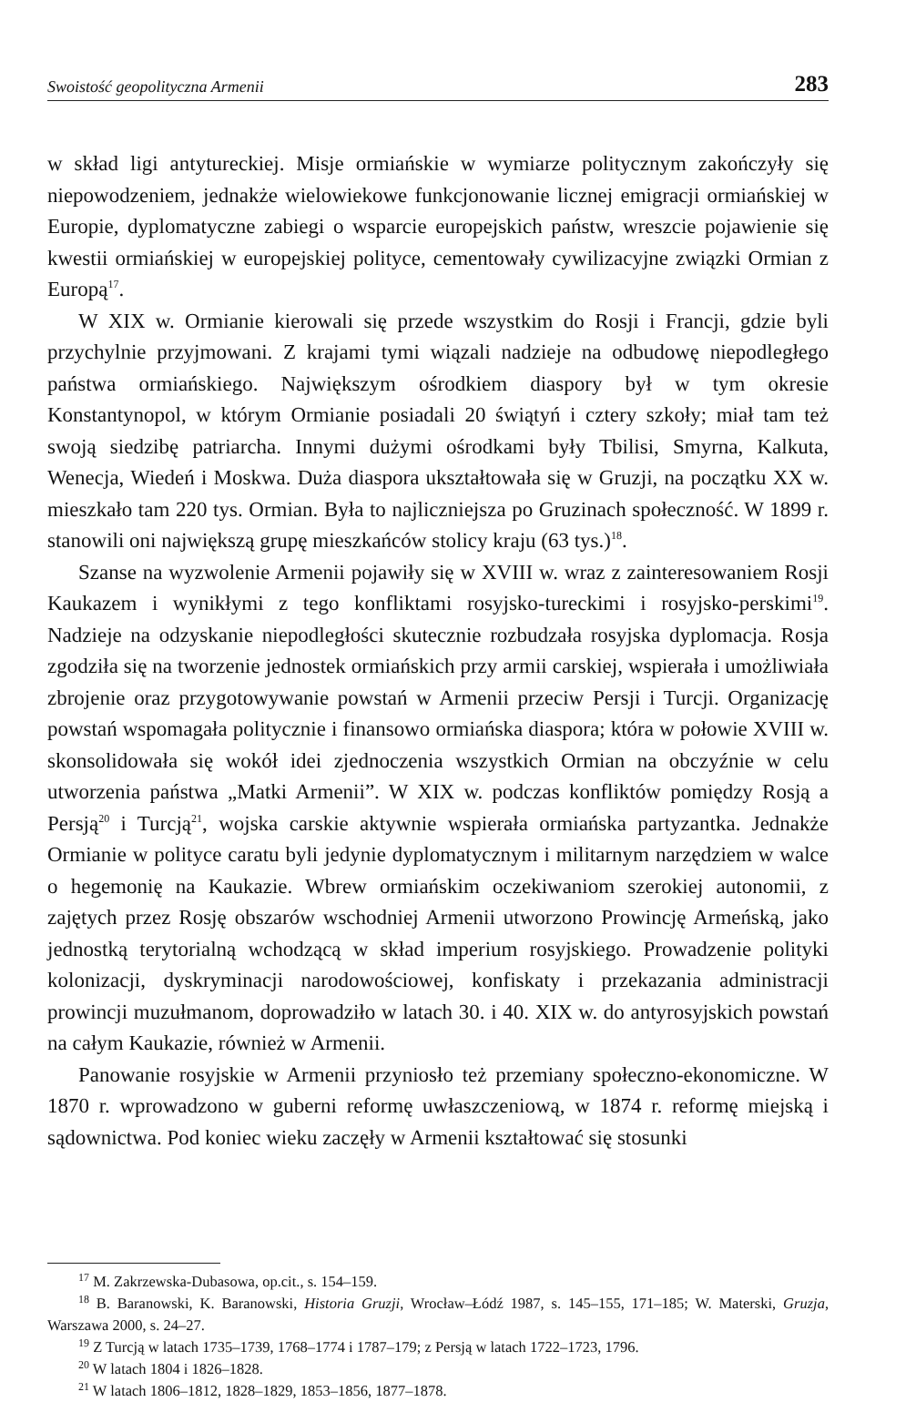Swoistość geopolityczna Armenii 283
w skład ligi antytureckiej. Misje ormiańskie w wymiarze politycznym zakończyły się niepowodzeniem, jednakże wielowiekowe funkcjonowanie licznej emigracji ormiańskiej w Europie, dyplomatyczne zabiegi o wsparcie europejskich państw, wreszcie pojawienie się kwestii ormiańskiej w europejskiej polityce, cementowały cywilizacyjne związki Ormian z Europą<sup>17</sup>.
W XIX w. Ormianie kierowali się przede wszystkim do Rosji i Francji, gdzie byli przychylnie przyjmowani. Z krajami tymi wiązali nadzieje na odbudowę niepodległego państwa ormiańskiego. Największym ośrodkiem diaspory był w tym okresie Konstantynopol, w którym Ormianie posiadali 20 świątyń i cztery szkoły; miał tam też swoją siedzibę patriarcha. Innymi dużymi ośrodkami były Tbilisi, Smyrna, Kalkuta, Wenecja, Wiedeń i Moskwa. Duża diaspora ukształtowała się w Gruzji, na początku XX w. mieszkało tam 220 tys. Ormian. Była to najliczniejsza po Gruzinach społeczność. W 1899 r. stanowili oni największą grupę mieszkańców stolicy kraju (63 tys.)<sup>18</sup>.
Szanse na wyzwolenie Armenii pojawiły się w XVIII w. wraz z zainteresowaniem Rosji Kaukazem i wynikłymi z tego konfliktami rosyjsko-tureckimi i rosyjsko-perskimi<sup>19</sup>. Nadzieje na odzyskanie niepodległości skutecznie rozbudzała rosyjska dyplomacja. Rosja zgodziła się na tworzenie jednostek ormiańskich przy armii carskiej, wspierała i umożliwiała zbrojenie oraz przygotowywanie powstań w Armenii przeciw Persji i Turcji. Organizację powstań wspomagała politycznie i finansowo ormiańska diaspora; która w połowie XVIII w. skonsolidowała się wokół idei zjednoczenia wszystkich Ormian na obczyźnie w celu utworzenia państwa „Matki Armenii”. W XIX w. podczas konfliktów pomiędzy Rosją a Persją<sup>20</sup> i Turcją<sup>21</sup>, wojska carskie aktywnie wspierała ormiańska partyzantka. Jednakże Ormianie w polityce caratu byli jedynie dyplomatycznym i militarnym narzędziem w walce o hegemonię na Kaukazie. Wbrew ormiańskim oczekiwaniom szerokiej autonomii, z zajętych przez Rosję obszarów wschodniej Armenii utworzono Prowincję Armeńską, jako jednostką terytorialną wchodzącą w skład imperium rosyjskiego. Prowadzenie polityki kolonizacji, dyskryminacji narodowościowej, konfiskaty i przekazania administracji prowincji muzułmanom, doprowadziło w latach 30. i 40. XIX w. do antyrosyjskich powstań na całym Kaukazie, również w Armenii.
Panowanie rosyjskie w Armenii przyniosło też przemiany społeczno-ekonomiczne. W 1870 r. wprowadzono w guberni reformę uwłaszczeniową, w 1874 r. reformę miejską i sądownictwa. Pod koniec wieku zaczęły w Armenii kształtować się stosunki
<sup>17</sup> M. Zakrzewska-Dubasowa, op.cit., s. 154–159.
<sup>18</sup> B. Baranowski, K. Baranowski, Historia Gruzji, Wrocław–Łódź 1987, s. 145–155, 171–185; W. Materski, Gruzja, Warszawa 2000, s. 24–27.
<sup>19</sup> Z Turcją w latach 1735–1739, 1768–1774 i 1787–179; z Persją w latach 1722–1723, 1796.
<sup>20</sup> W latach 1804 i 1826–1828.
<sup>21</sup> W latach 1806–1812, 1828–1829, 1853–1856, 1877–1878.